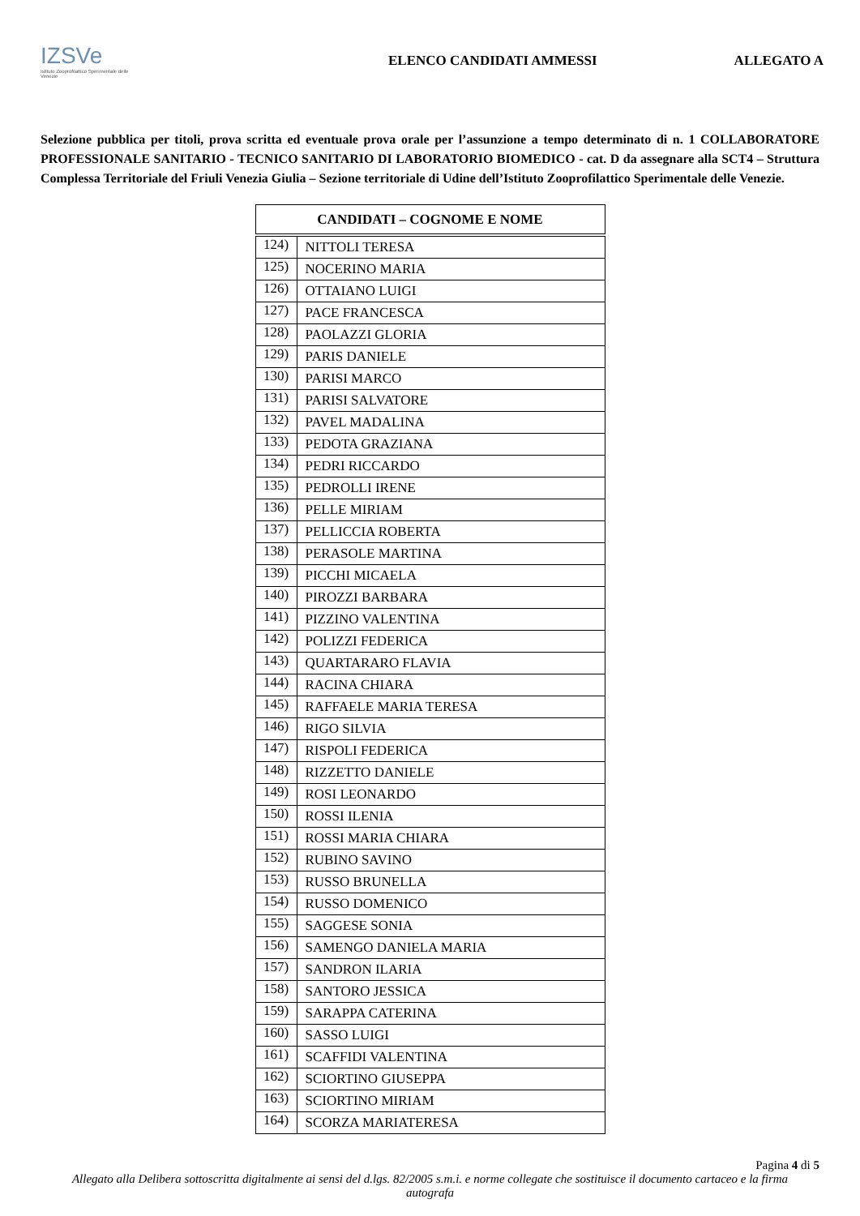IZSVe
Istituto Zooprofilattico Sperimentale delle Venezie
ELENCO CANDIDATI AMMESSI ALLEGATO A
Selezione pubblica per titoli, prova scritta ed eventuale prova orale per l’assunzione a tempo determinato di n. 1 COLLABORATORE PROFESSIONALE SANITARIO - TECNICO SANITARIO DI LABORATORIO BIOMEDICO - cat. D da assegnare alla SCT4 – Struttura Complessa Territoriale del Friuli Venezia Giulia – Sezione territoriale di Udine dell’Istituto Zooprofilattico Sperimentale delle Venezie.
| CANDIDATI – COGNOME E NOME | |
| --- | --- |
| 124) | NITTOLI TERESA |
| 125) | NOCERINO MARIA |
| 126) | OTTAIANO LUIGI |
| 127) | PACE FRANCESCA |
| 128) | PAOLAZZI GLORIA |
| 129) | PARIS DANIELE |
| 130) | PARISI MARCO |
| 131) | PARISI SALVATORE |
| 132) | PAVEL MADALINA |
| 133) | PEDOTA GRAZIANA |
| 134) | PEDRI RICCARDO |
| 135) | PEDROLLI IRENE |
| 136) | PELLE MIRIAM |
| 137) | PELLICCIA ROBERTA |
| 138) | PERASOLE MARTINA |
| 139) | PICCHI MICAELA |
| 140) | PIROZZI BARBARA |
| 141) | PIZZINO VALENTINA |
| 142) | POLIZZI FEDERICA |
| 143) | QUARTARARO FLAVIA |
| 144) | RACINA CHIARA |
| 145) | RAFFAELE MARIA TERESA |
| 146) | RIGO SILVIA |
| 147) | RISPOLI FEDERICA |
| 148) | RIZZETTO DANIELE |
| 149) | ROSI LEONARDO |
| 150) | ROSSI ILENIA |
| 151) | ROSSI MARIA CHIARA |
| 152) | RUBINO SAVINO |
| 153) | RUSSO BRUNELLA |
| 154) | RUSSO DOMENICO |
| 155) | SAGGESE SONIA |
| 156) | SAMENGO DANIELA MARIA |
| 157) | SANDRON ILARIA |
| 158) | SANTORO JESSICA |
| 159) | SARAPPA CATERINA |
| 160) | SASSO LUIGI |
| 161) | SCAFFIDI VALENTINA |
| 162) | SCIORTINO GIUSEPPA |
| 163) | SCIORTINO MIRIAM |
| 164) | SCORZA MARIATERESA |
Pagina 4 di 5
Allegato alla Delibera sottoscritta digitalmente ai sensi del d.lgs. 82/2005 s.m.i. e norme collegate che sostituisce il documento cartaceo e la firma autografa